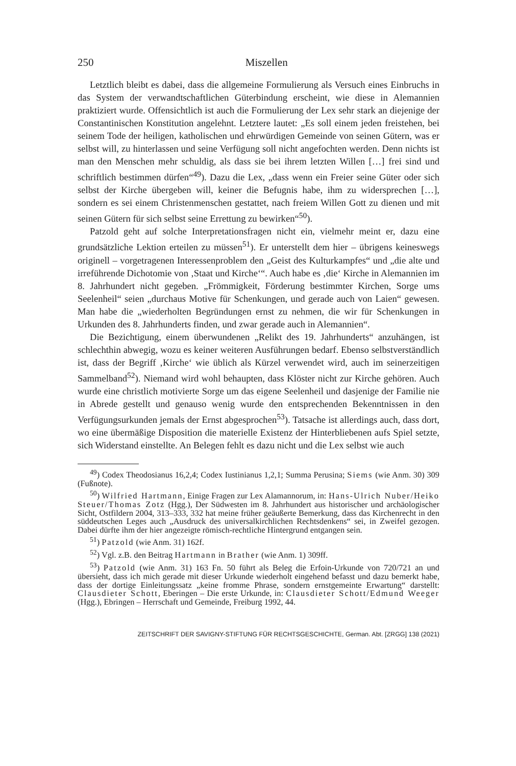250 Miszellen
Letztlich bleibt es dabei, dass die allgemeine Formulierung als Versuch eines Einbruchs in das System der verwandtschaftlichen Güterbindung erscheint, wie diese in Alemannien praktiziert wurde. Offensichtlich ist auch die Formulierung der Lex sehr stark an diejenige der Constantinischen Konstitution angelehnt. Letztere lautet: „Es soll einem jeden freistehen, bei seinem Tode der heiligen, katholischen und ehrwürdigen Gemeinde von seinen Gütern, was er selbst will, zu hinterlassen und seine Verfügung soll nicht angefochten werden. Denn nichts ist man den Menschen mehr schuldig, als dass sie bei ihrem letzten Willen […] frei sind und schriftlich bestimmen dürfen“<sup>49</sup>). Dazu die Lex, „dass wenn ein Freier seine Güter oder sich selbst der Kirche übergeben will, keiner die Befugnis habe, ihm zu widersprechen […], sondern es sei einem Christenmenschen gestattet, nach freiem Willen Gott zu dienen und mit seinen Gütern für sich selbst seine Errettung zu bewirken“<sup>50</sup>).
Patzold geht auf solche Interpretationsfragen nicht ein, vielmehr meint er, dazu eine grundsätzliche Lektion erteilen zu müssen<sup>51</sup>). Er unterstellt dem hier – übrigens keineswegs originell – vorgetragenen Interessenproblem den „Geist des Kulturkampfes“ und „die alte und irreführende Dichotomie von ‚Staat und Kirche‘“. Auch habe es ‚die‘ Kirche in Alemannien im 8. Jahrhundert nicht gegeben. „Frömmigkeit, Förderung bestimmter Kirchen, Sorge ums Seelenheil“ seien „durchaus Motive für Schenkungen, und gerade auch von Laien“ gewesen. Man habe die „wiederholten Begründungen ernst zu nehmen, die wir für Schenkungen in Urkunden des 8. Jahrhunderts finden, und zwar gerade auch in Alemannien“.
Die Bezichtigung, einem überwundenen „Relikt des 19. Jahrhunderts“ anzuhängen, ist schlechthin abwegig, wozu es keiner weiteren Ausführungen bedarf. Ebenso selbstverständlich ist, dass der Begriff ‚Kirche‘ wie üblich als Kürzel verwendet wird, auch im seinerzeitigen Sammelband<sup>52</sup>). Niemand wird wohl behaupten, dass Klöster nicht zur Kirche gehören. Auch wurde eine christlich motivierte Sorge um das eigene Seelenheil und dasjenige der Familie nie in Abrede gestellt und genauso wenig wurde den entsprechenden Bekenntnissen in den Verfügungsurkunden jemals der Ernst abgesprochen<sup>53</sup>). Tatsache ist allerdings auch, dass dort, wo eine übermäßige Disposition die materielle Existenz der Hinterbliebenen aufs Spiel setzte, sich Widerstand einstellte. An Belegen fehlt es dazu nicht und die Lex selbst wie auch
<sup>49</sup>) Codex Theodosianus 16,2,4; Codex Iustinianus 1,2,1; Summa Perusina; Siems (wie Anm. 30) 309 (Fußnote).
<sup>50</sup>) Wilfried Hartmann, Einige Fragen zur Lex Alamannorum, in: Hans-Ulrich Nuber/Heiko Steuer/Thomas Zotz (Hgg.), Der Südwesten im 8. Jahrhundert aus historischer und archäologischer Sicht, Ostfildern 2004, 313–333, 332 hat meine früher geäußerte Bemerkung, dass das Kirchenrecht in den süddeutschen Leges auch „Ausdruck des universalkirchlichen Rechtsdenkens“ sei, in Zweifel gezogen. Dabei dürfte ihm der hier angezeigte römisch-rechtliche Hintergrund entgangen sein.
<sup>51</sup>) Patzold (wie Anm. 31) 162f.
<sup>52</sup>) Vgl. z.B. den Beitrag Hartmann in Brather (wie Anm. 1) 309ff.
<sup>53</sup>) Patzold (wie Anm. 31) 163 Fn. 50 führt als Beleg die Erfoin-Urkunde von 720/721 an und übersieht, dass ich mich gerade mit dieser Urkunde wiederholt eingehend befasst und dazu bemerkt habe, dass der dortige Einleitungssatz „keine fromme Phrase, sondern ernstgemeinte Erwartung“ darstellt: Clausdieter Schott, Eberingen – Die erste Urkunde, in: Clausdieter Schott/Edmund Weeger (Hgg.), Ebringen – Herrschaft und Gemeinde, Freiburg 1992, 44.
ZEITSCHRIFT DER SAVIGNY-STIFTUNG FÜR RECHTSGESCHICHTE, German. Abt. [ZRGG] 138 (2021)